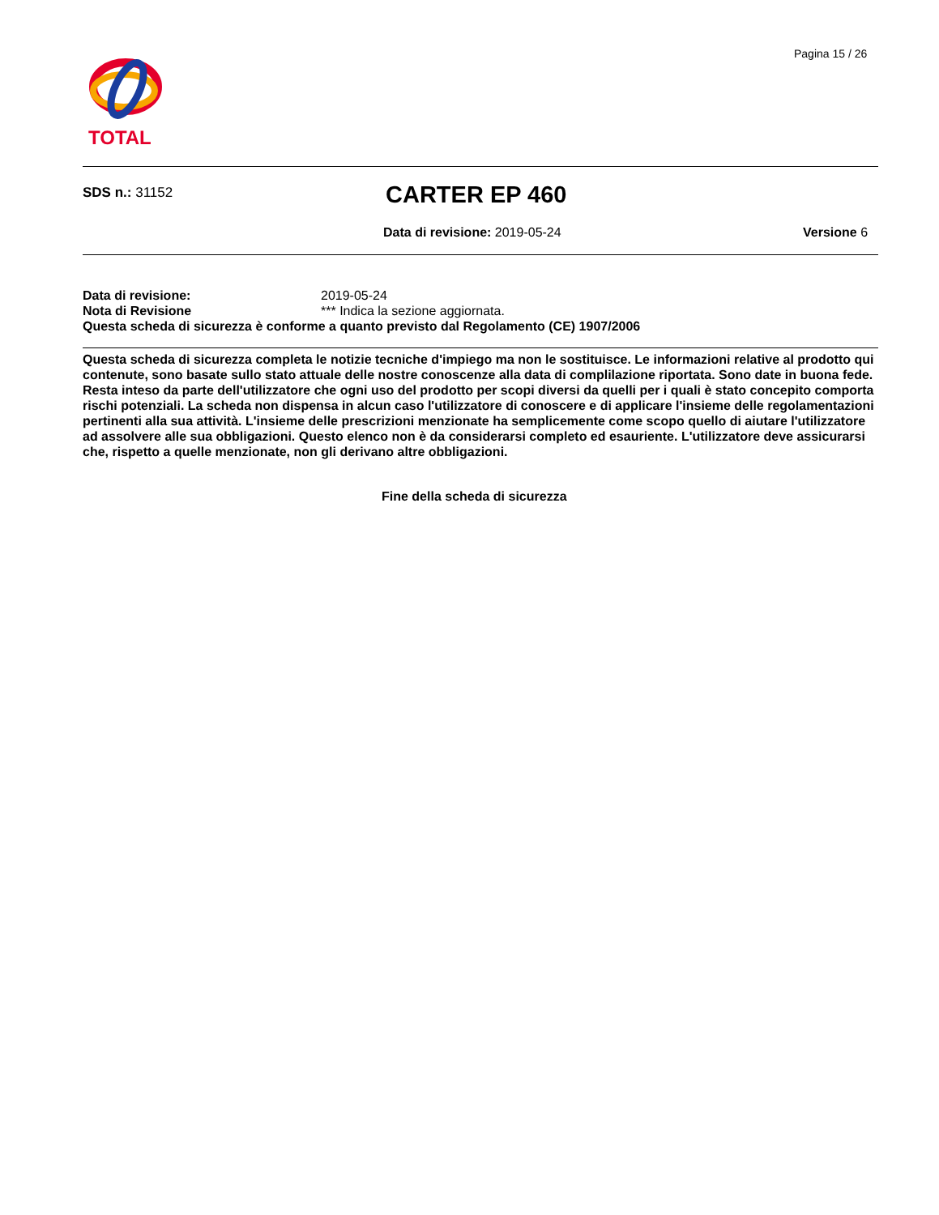Pagina 15 / 26
TOTAL
SDS n.: 31152 CARTER EP 460
Data di revisione: 2019-05-24 Versione 6
Data di revisione: 2019-05-24
Nota di Revisione *** Indica la sezione aggiornata.
Questa scheda di sicurezza è conforme a quanto previsto dal Regolamento (CE) 1907/2006
Questa scheda di sicurezza completa le notizie tecniche d'impiego ma non le sostituisce. Le informazioni relative al prodotto qui contenute, sono basate sullo stato attuale delle nostre conoscenze alla data di complilazione riportata. Sono date in buona fede. Resta inteso da parte dell'utilizzatore che ogni uso del prodotto per scopi diversi da quelli per i quali è stato concepito comporta rischi potenziali. La scheda non dispensa in alcun caso l'utilizzatore di conoscere e di applicare l'insieme delle regolamentazioni pertinenti alla sua attività. L'insieme delle prescrizioni menzionate ha semplicemente come scopo quello di aiutare l'utilizzatore ad assolvere alle sua obbligazioni. Questo elenco non è da considerarsi completo ed esauriente. L'utilizzatore deve assicurarsi che, rispetto a quelle menzionate, non gli derivano altre obbligazioni.
Fine della scheda di sicurezza